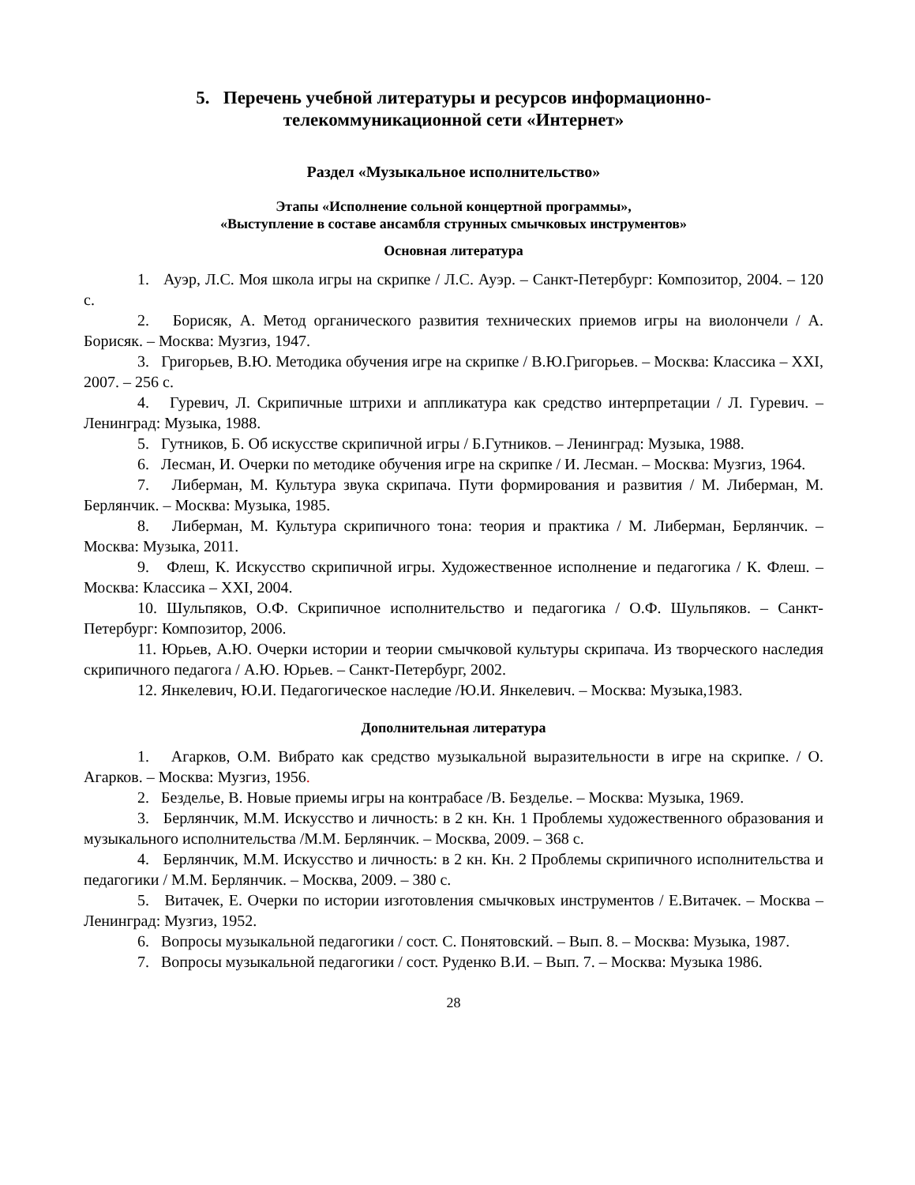5. Перечень учебной литературы и ресурсов информационно-
телекоммуникационной сети «Интернет»
Раздел «Музыкальное исполнительство»
Этапы «Исполнение сольной концертной программы»,
«Выступление в составе ансамбля струнных смычковых инструментов»
Основная литература
1. Ауэр, Л.С. Моя школа игры на скрипке / Л.С. Ауэр. – Санкт-Петербург: Композитор, 2004. – 120 с.
2. Борисяк, А. Метод органического развития технических приемов игры на виолончели / А. Борисяк. – Москва: Музгиз, 1947.
3. Григорьев, В.Ю. Методика обучения игре на скрипке / В.Ю.Григорьев. – Москва: Классика – XXI, 2007. – 256 с.
4. Гуревич, Л. Скрипичные штрихи и аппликатура как средство интерпретации / Л. Гуревич. – Ленинград: Музыка, 1988.
5. Гутников, Б. Об искусстве скрипичной игры / Б.Гутников. – Ленинград: Музыка, 1988.
6. Лесман, И. Очерки по методике обучения игре на скрипке / И. Лесман. – Москва: Музгиз, 1964.
7. Либерман, М. Культура звука скрипача. Пути формирования и развития / М. Либерман, М. Берлянчик. – Москва: Музыка, 1985.
8. Либерман, М. Культура скрипичного тона: теория и практика / М. Либерман, Берлянчик. – Москва: Музыка, 2011.
9. Флеш, К. Искусство скрипичной игры. Художественное исполнение и педагогика / К. Флеш. – Москва: Классика – XXI, 2004.
10. Шульпяков, О.Ф. Скрипичное исполнительство и педагогика / О.Ф. Шульпяков. – Санкт-Петербург: Композитор, 2006.
11. Юрьев, А.Ю. Очерки истории и теории смычковой культуры скрипача. Из творческого наследия скрипичного педагога / А.Ю. Юрьев. – Санкт-Петербург, 2002.
12. Янкелевич, Ю.И. Педагогическое наследие /Ю.И. Янкелевич. – Москва: Музыка,1983.
Дополнительная литература
1. Агарков, О.М. Вибрато как средство музыкальной выразительности в игре на скрипке. / О. Агарков. – Москва: Музгиз, 1956.
2. Безделье, В. Новые приемы игры на контрабасе /В. Безделье. – Москва: Музыка, 1969.
3. Берлянчик, М.М. Искусство и личность: в 2 кн. Кн. 1 Проблемы художественного образования и музыкального исполнительства /М.М. Берлянчик. – Москва, 2009. – 368 с.
4. Берлянчик, М.М. Искусство и личность: в 2 кн. Кн. 2 Проблемы скрипичного исполнительства и педагогики / М.М. Берлянчик. – Москва, 2009. – 380 с.
5. Витачек, Е. Очерки по истории изготовления смычковых инструментов / Е.Витачек. – Москва – Ленинград: Музгиз, 1952.
6. Вопросы музыкальной педагогики / сост. С. Понятовский. – Вып. 8. – Москва: Музыка, 1987.
7. Вопросы музыкальной педагогики / сост. Руденко В.И. – Вып. 7. – Москва: Музыка 1986.
28